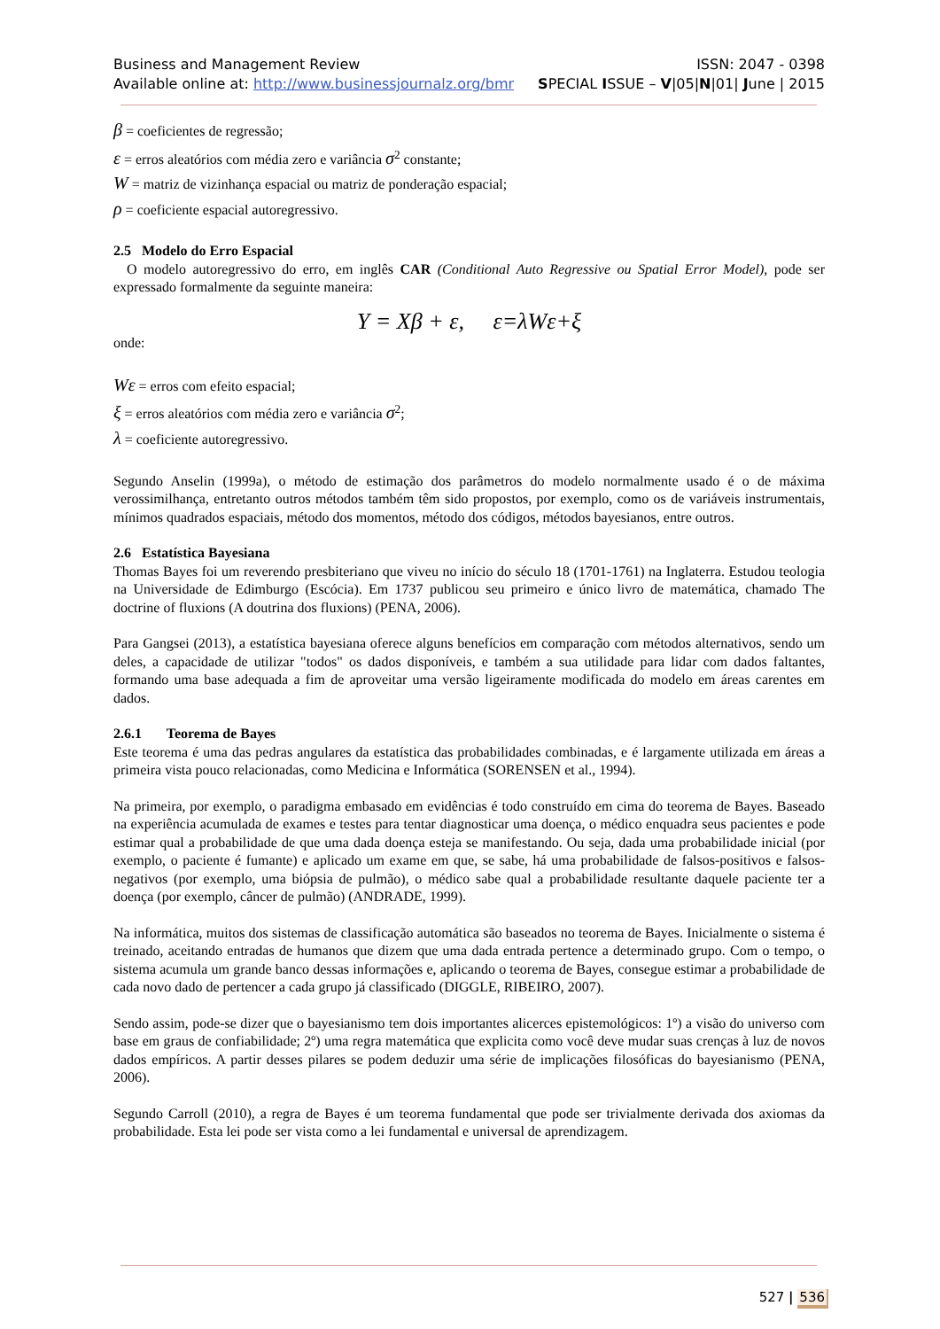Business and Management Review ISSN: 2047 - 0398
Available online at: http://www.businessjournalz.org/bmr SPECIAL ISSUE – V|05|N|01| June | 2015
β = coeficientes de regressão;
ε = erros aleatórios com média zero e variância σ<sup>2</sup> constante;
W = matriz de vizinhança espacial ou matriz de ponderação espacial;
ρ = coeficiente espacial autoregressivo.
2.5 Modelo do Erro Espacial
O modelo autoregressivo do erro, em inglês CAR (Conditional Auto Regressive ou Spatial Error Model), pode ser expressado formalmente da seguinte maneira:
Y = Xβ + ε, ε=λWε+ξ
onde:
Wε = erros com efeito espacial;
ξ = erros aleatórios com média zero e variância σ<sup>2</sup>;
λ = coeficiente autoregressivo.
Segundo Anselin (1999a), o método de estimação dos parâmetros do modelo normalmente usado é o de máxima verossimilhança, entretanto outros métodos também têm sido propostos, por exemplo, como os de variáveis instrumentais, mínimos quadrados espaciais, método dos momentos, método dos códigos, métodos bayesianos, entre outros.
2.6 Estatística Bayesiana
Thomas Bayes foi um reverendo presbiteriano que viveu no início do século 18 (1701-1761) na Inglaterra. Estudou teologia na Universidade de Edimburgo (Escócia). Em 1737 publicou seu primeiro e único livro de matemática, chamado The doctrine of fluxions (A doutrina dos fluxions) (PENA, 2006).
Para Gangsei (2013), a estatística bayesiana oferece alguns benefícios em comparação com métodos alternativos, sendo um deles, a capacidade de utilizar "todos" os dados disponíveis, e também a sua utilidade para lidar com dados faltantes, formando uma base adequada a fim de aproveitar uma versão ligeiramente modificada do modelo em áreas carentes em dados.
2.6.1 Teorema de Bayes
Este teorema é uma das pedras angulares da estatística das probabilidades combinadas, e é largamente utilizada em áreas a primeira vista pouco relacionadas, como Medicina e Informática (SORENSEN et al., 1994).
Na primeira, por exemplo, o paradigma embasado em evidências é todo construído em cima do teorema de Bayes. Baseado na experiência acumulada de exames e testes para tentar diagnosticar uma doença, o médico enquadra seus pacientes e pode estimar qual a probabilidade de que uma dada doença esteja se manifestando. Ou seja, dada uma probabilidade inicial (por exemplo, o paciente é fumante) e aplicado um exame em que, se sabe, há uma probabilidade de falsos-positivos e falsos-negativos (por exemplo, uma biópsia de pulmão), o médico sabe qual a probabilidade resultante daquele paciente ter a doença (por exemplo, câncer de pulmão) (ANDRADE, 1999).
Na informática, muitos dos sistemas de classificação automática são baseados no teorema de Bayes. Inicialmente o sistema é treinado, aceitando entradas de humanos que dizem que uma dada entrada pertence a determinado grupo. Com o tempo, o sistema acumula um grande banco dessas informações e, aplicando o teorema de Bayes, consegue estimar a probabilidade de cada novo dado de pertencer a cada grupo já classificado (DIGGLE, RIBEIRO, 2007).
Sendo assim, pode-se dizer que o bayesianismo tem dois importantes alicerces epistemológicos: 1º) a visão do universo com base em graus de confiabilidade; 2º) uma regra matemática que explicita como você deve mudar suas crenças à luz de novos dados empíricos. A partir desses pilares se podem deduzir uma série de implicações filosóficas do bayesianismo (PENA, 2006).
Segundo Carroll (2010), a regra de Bayes é um teorema fundamental que pode ser trivialmente derivada dos axiomas da probabilidade. Esta lei pode ser vista como a lei fundamental e universal de aprendizagem.
527 | 536